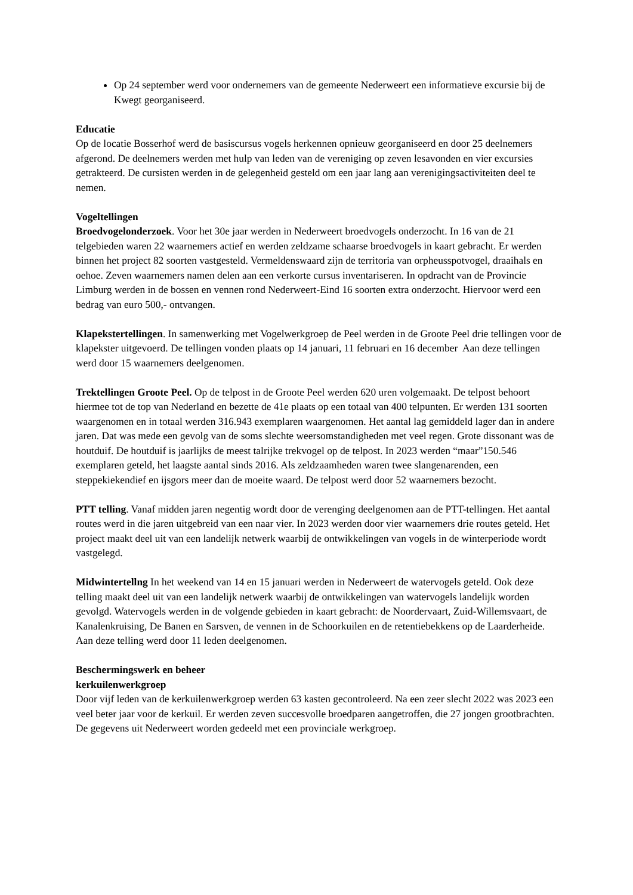Op 24 september werd voor ondernemers van de gemeente Nederweert een informatieve excursie bij de Kwegt georganiseerd.
Educatie
Op de locatie Bosserhof werd de basiscursus vogels herkennen opnieuw georganiseerd en door 25 deelnemers afgerond. De deelnemers werden met hulp van leden van de vereniging op zeven lesavonden en vier excursies getrakteerd. De cursisten werden in de gelegenheid gesteld om een jaar lang aan verenigingsactiviteiten deel te nemen.
Vogeltellingen
Broedvogelonderzoek. Voor het 30e jaar werden in Nederweert broedvogels onderzocht. In 16 van de 21 telgebieden waren 22 waarnemers actief en werden zeldzame schaarse broedvogels in kaart gebracht. Er werden binnen het project 82 soorten vastgesteld. Vermeldenswaard zijn de territoria van orpheusspotvogel, draaihals en oehoe. Zeven waarnemers namen delen aan een verkorte cursus inventariseren. In opdracht van de Provincie Limburg werden in de bossen en vennen rond Nederweert-Eind 16 soorten extra onderzocht. Hiervoor werd een bedrag van euro 500,- ontvangen.
Klapekstertellingen. In samenwerking met Vogelwerkgroep de Peel werden in de Groote Peel drie tellingen voor de klapekster uitgevoerd. De tellingen vonden plaats op 14 januari, 11 februari en 16 december Aan deze tellingen werd door 15 waarnemers deelgenomen.
Trektellingen Groote Peel. Op de telpost in de Groote Peel werden 620 uren volgemaakt. De telpost behoort hiermee tot de top van Nederland en bezette de 41e plaats op een totaal van 400 telpunten. Er werden 131 soorten waargenomen en in totaal werden 316.943 exemplaren waargenomen. Het aantal lag gemiddeld lager dan in andere jaren. Dat was mede een gevolg van de soms slechte weersomstandigheden met veel regen. Grote dissonant was de houtduif. De houtduif is jaarlijks de meest talrijke trekvogel op de telpost. In 2023 werden “maar”150.546 exemplaren geteld, het laagste aantal sinds 2016. Als zeldzaamheden waren twee slangenarenden, een steppekiekendief en ijsgors meer dan de moeite waard. De telpost werd door 52 waarnemers bezocht.
PTT telling. Vanaf midden jaren negentig wordt door de verenging deelgenomen aan de PTT-tellingen. Het aantal routes werd in die jaren uitgebreid van een naar vier. In 2023 werden door vier waarnemers drie routes geteld. Het project maakt deel uit van een landelijk netwerk waarbij de ontwikkelingen van vogels in de winterperiode wordt vastgelegd.
Midwintertellng In het weekend van 14 en 15 januari werden in Nederweert de watervogels geteld. Ook deze telling maakt deel uit van een landelijk netwerk waarbij de ontwikkelingen van watervogels landelijk worden gevolgd. Watervogels werden in de volgende gebieden in kaart gebracht: de Noordervaart, Zuid-Willemsvaart, de Kanalenkruising, De Banen en Sarsven, de vennen in de Schoorkuilen en de retentiebekkens op de Laarderheide. Aan deze telling werd door 11 leden deelgenomen.
Beschermingswerk en beheer
kerkuilenwerkgroep
Door vijf leden van de kerkuilenwerkgroep werden 63 kasten gecontroleerd. Na een zeer slecht 2022 was 2023 een veel beter jaar voor de kerkuil. Er werden zeven succesvolle broedparen aangetroffen, die 27 jongen grootbrachten. De gegevens uit Nederweert worden gedeeld met een provinciale werkgroep.